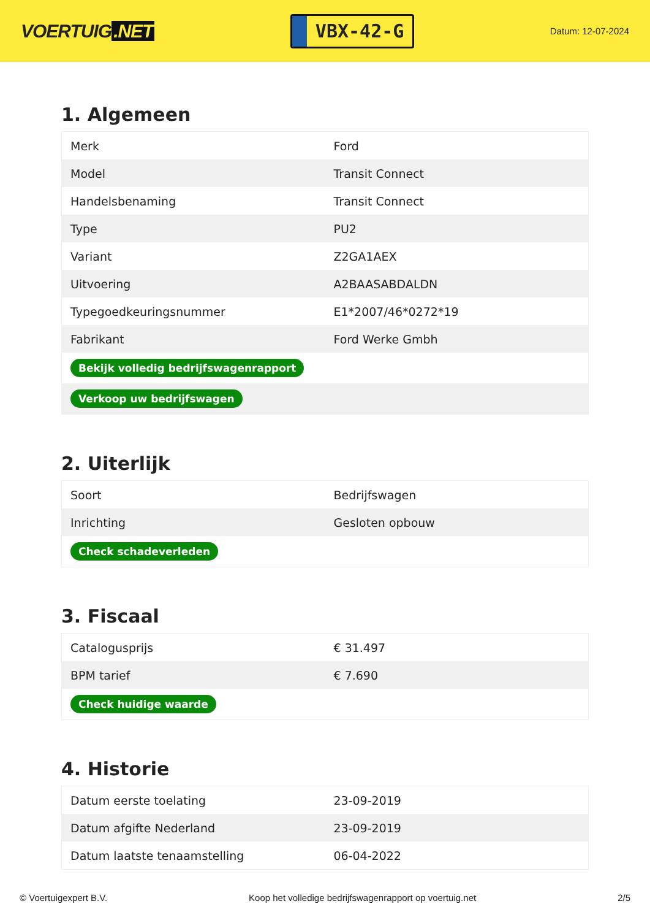VOERTUIG.NET
VBX-42-G
Datum: 12-07-2024
1. Algemeen
| Merk | Ford |
| Model | Transit Connect |
| Handelsbenaming | Transit Connect |
| Type | PU2 |
| Variant | Z2GA1AEX |
| Uitvoering | A2BAASABDALDN |
| Typegoedkeuringsnummer | E1*2007/46*0272*19 |
| Fabrikant | Ford Werke Gmbh |
| Bekijk volledig bedrijfswagenrapport | |
| Verkoop uw bedrijfswagen | |
2. Uiterlijk
| Soort | Bedrijfswagen |
| Inrichting | Gesloten opbouw |
| Check schadeverleden | |
3. Fiscaal
| Catalogusprijs | € 31.497 |
| BPM tarief | € 7.690 |
| Check huidige waarde | |
4. Historie
| Datum eerste toelating | 23-09-2019 |
| Datum afgifte Nederland | 23-09-2019 |
| Datum laatste tenaamstelling | 06-04-2022 |
© Voertuigexpert B.V. Koop het volledige bedrijfswagenrapport op voertuig.net 2/5